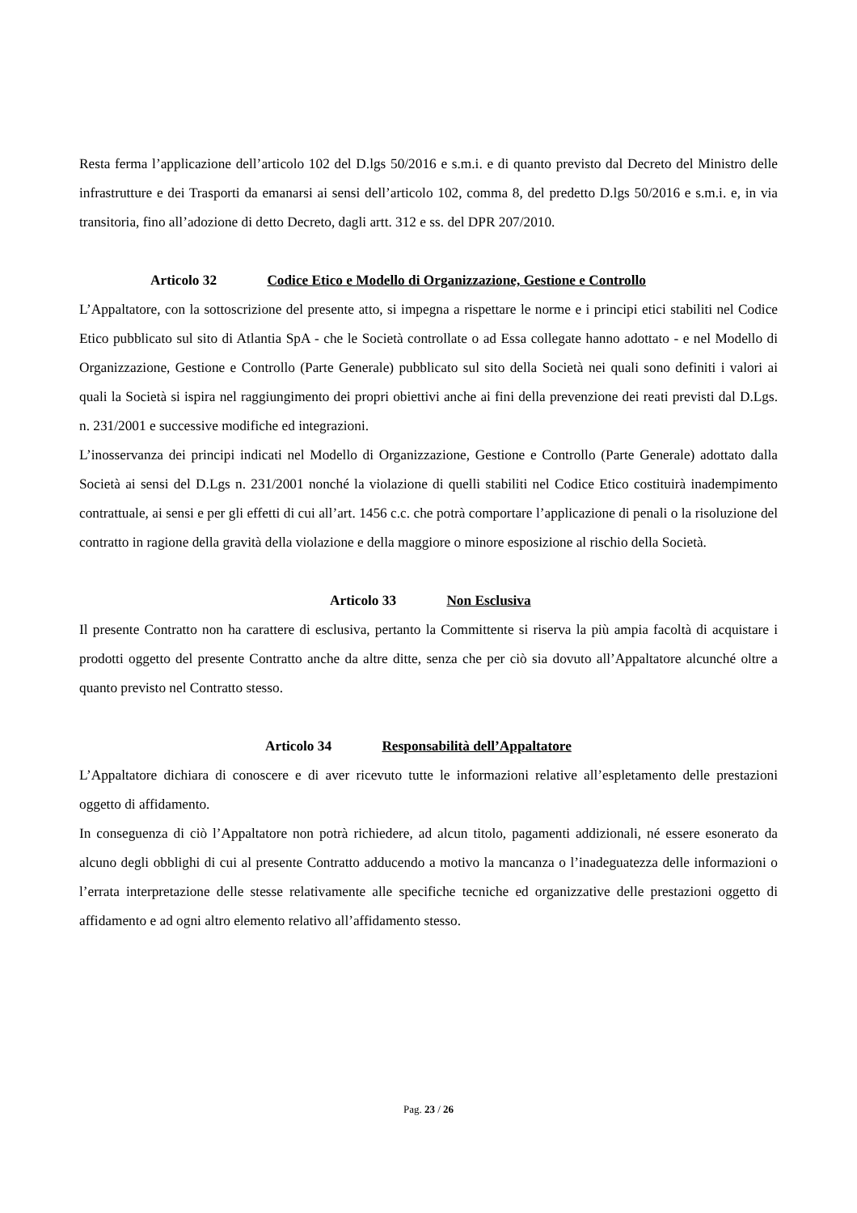Resta ferma l’applicazione dell’articolo 102 del D.lgs 50/2016 e s.m.i. e di quanto previsto dal Decreto del Ministro delle infrastrutture e dei Trasporti da emanarsi ai sensi dell’articolo 102, comma 8, del predetto D.lgs 50/2016 e s.m.i. e, in via transitoria, fino all’adozione di detto Decreto, dagli artt. 312 e ss. del DPR 207/2010.
Articolo 32 Codice Etico e Modello di Organizzazione, Gestione e Controllo
L’Appaltatore, con la sottoscrizione del presente atto, si impegna a rispettare le norme e i principi etici stabiliti nel Codice Etico pubblicato sul sito di Atlantia SpA - che le Società controllate o ad Essa collegate hanno adottato - e nel Modello di Organizzazione, Gestione e Controllo (Parte Generale) pubblicato sul sito della Società nei quali sono definiti i valori ai quali la Società si ispira nel raggiungimento dei propri obiettivi anche ai fini della prevenzione dei reati previsti dal D.Lgs. n. 231/2001 e successive modifiche ed integrazioni.
L’inosservanza dei principi indicati nel Modello di Organizzazione, Gestione e Controllo (Parte Generale) adottato dalla Società ai sensi del D.Lgs n. 231/2001 nonché la violazione di quelli stabiliti nel Codice Etico costituirà inadempimento contrattuale, ai sensi e per gli effetti di cui all’art. 1456 c.c. che potrà comportare l’applicazione di penali o la risoluzione del contratto in ragione della gravità della violazione e della maggiore o minore esposizione al rischio della Società.
Articolo 33 Non Esclusiva
Il presente Contratto non ha carattere di esclusiva, pertanto la Committente si riserva la più ampia facoltà di acquistare i prodotti oggetto del presente Contratto anche da altre ditte, senza che per ciò sia dovuto all’Appaltatore alcunché oltre a quanto previsto nel Contratto stesso.
Articolo 34 Responsabilità dell’Appaltatore
L’Appaltatore dichiara di conoscere e di aver ricevuto tutte le informazioni relative all’espletamento delle prestazioni oggetto di affidamento.
In conseguenza di ciò l’Appaltatore non potrà richiedere, ad alcun titolo, pagamenti addizionali, né essere esonerato da alcuno degli obblighi di cui al presente Contratto adducendo a motivo la mancanza o l’inadeguatezza delle informazioni o l’errata interpretazione delle stesse relativamente alle specifiche tecniche ed organizzative delle prestazioni oggetto di affidamento e ad ogni altro elemento relativo all’affidamento stesso.
Pag. 23 / 26